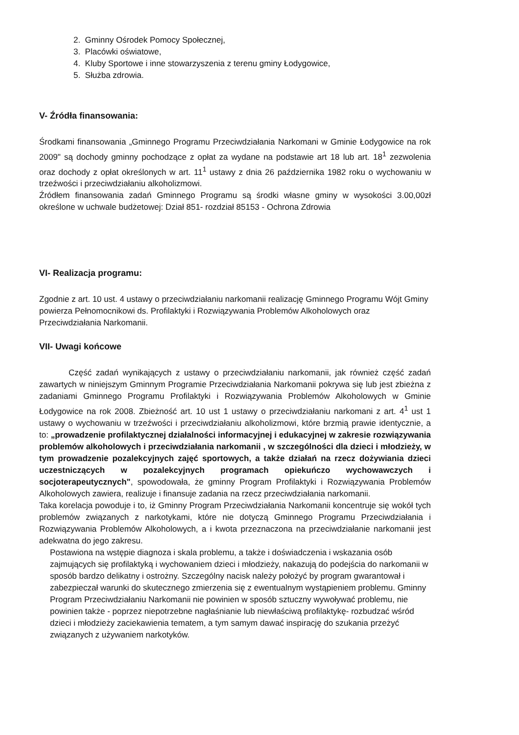2. Gminny Ośrodek Pomocy Społecznej,
3. Placówki oświatowe,
4. Kluby Sportowe i inne stowarzyszenia z terenu gminy Łodygowice,
5. Służba zdrowia.
V- Źródła finansowania:
Środkami finansowania „Gminnego Programu Przeciwdziałania Narkomani w Gminie Łodygowice na rok 2009" są dochody gminny pochodzące z opłat za wydane na podstawie art 18 lub art. 18<sup>1</sup> zezwolenia oraz dochody z opłat określonych w art. 11<sup>1</sup> ustawy z dnia 26 października 1982 roku o wychowaniu w trzeźwości i przeciwdziałaniu alkoholizmowi.
Źródłem finansowania zadań Gminnego Programu są środki własne gminy w wysokości 3.00,00zł określone w uchwale budżetowej: Dział 851- rozdział 85153 - Ochrona Zdrowia
VI- Realizacja programu:
Zgodnie z art. 10 ust. 4 ustawy o przeciwdziałaniu narkomanii realizację Gminnego Programu Wójt Gminy powierza Pełnomocnikowi ds. Profilaktyki i Rozwiązywania Problemów Alkoholowych oraz Przeciwdziałania Narkomanii.
VII- Uwagi końcowe
Część zadań wynikających z ustawy o przeciwdziałaniu narkomanii, jak również część zadań zawartych w niniejszym Gminnym Programie Przeciwdziałania Narkomanii pokrywa się lub jest zbieżna z zadaniami Gminnego Programu Profilaktyki i Rozwiązywania Problemów Alkoholowych w Gminie Łodygowice na rok 2008. Zbieżność art. 10 ust 1 ustawy o przeciwdziałaniu narkomani z art. 4<sup>1</sup> ust 1 ustawy o wychowaniu w trzeźwości i przeciwdziałaniu alkoholizmowi, które brzmią prawie identycznie, a to: „prowadzenie profilaktycznej działalności informacyjnej i edukacyjnej w zakresie rozwiązywania problemów alkoholowych i przeciwdziałania narkomanii , w szczególności dla dzieci i młodzieży, w tym prowadzenie pozalekcyjnych zajęć sportowych, a także działań na rzecz dożywiania dzieci uczestniczących w pozalekcyjnych programach opiekuńczo wychowawczych i socjoterapeutycznych", spowodowała, że gminny Program Profilaktyki i Rozwiązywania Problemów Alkoholowych zawiera, realizuje i finansuje zadania na rzecz przeciwdziałania narkomanii.
Taka korelacja powoduje i to, iż Gminny Program Przeciwdziałania Narkomanii koncentruje się wokół tych problemów związanych z narkotykami, które nie dotyczą Gminnego Programu Przeciwdziałania i Rozwiązywania Problemów Alkoholowych, a i kwota przeznaczona na przeciwdziałanie narkomanii jest adekwatna do jego zakresu.
Postawiona na wstępie diagnoza i skala problemu, a także i doświadczenia i wskazania osób zajmujących się profilaktyką i wychowaniem dzieci i młodzieży, nakazują do podejścia do narkomanii w sposób bardzo delikatny i ostrożny. Szczególny nacisk należy położyć by program gwarantował i zabezpieczał warunki do skutecznego zmierzenia się z ewentualnym wystąpieniem problemu. Gminny Program Przeciwdziałaniu Narkomanii nie powinien w sposób sztuczny wywoływać problemu, nie powinien także - poprzez niepotrzebne nagłaśnianie lub niewłaściwą profilaktykę- rozbudzać wśród dzieci i młodzieży zaciekawienia tematem, a tym samym dawać inspirację do szukania przeżyć związanych z używaniem narkotyków.